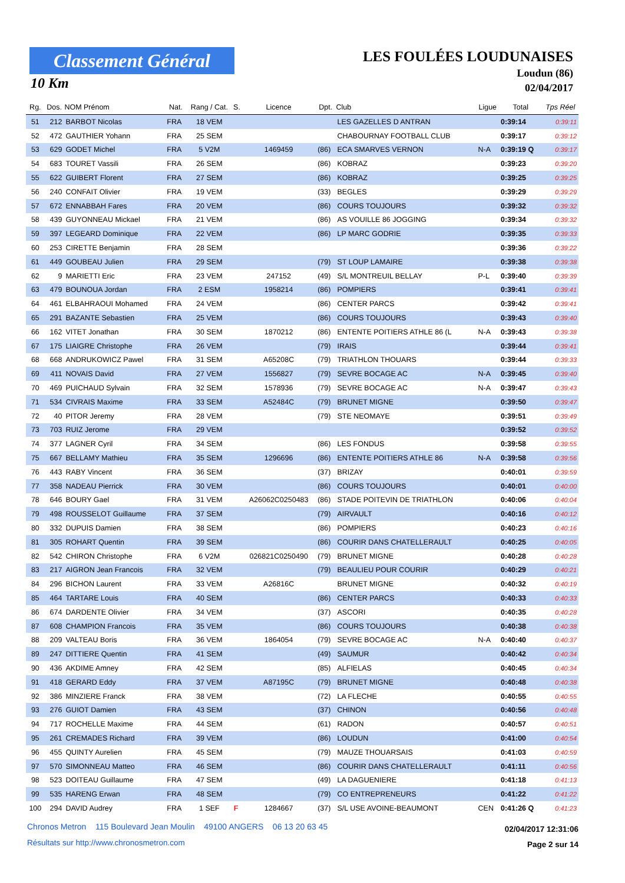Classement Général
10 Km
LES FOULÉES LOUDUNAISES
Loudun (86)
02/04/2017
| Rg. | Dos. | NOM Prénom | Nat. | Rang / Cat. | S. | Licence | Dpt. | Club | Ligue | Total | Tps Réel |
| --- | --- | --- | --- | --- | --- | --- | --- | --- | --- | --- | --- |
| 51 | 212 | BARBOT Nicolas | FRA | 18 VEM | | | | LES GAZELLES D ANTRAN | | 0:39:14 | 0:39:11 |
| 52 | 472 | GAUTHIER Yohann | FRA | 25 SEM | | | | CHABOURNAY FOOTBALL CLUB | | 0:39:17 | 0:39:12 |
| 53 | 629 | GODET Michel | FRA | 5 V2M | | 1469459 | (86) | ECA SMARVES VERNON | N-A | 0:39:19 Q | 0:39:17 |
| 54 | 683 | TOURET Vassili | FRA | 26 SEM | | | (86) | KOBRAZ | | 0:39:23 | 0:39:20 |
| 55 | 622 | GUIBERT Florent | FRA | 27 SEM | | | (86) | KOBRAZ | | 0:39:25 | 0:39:25 |
| 56 | 240 | CONFAIT Olivier | FRA | 19 VEM | | | (33) | BEGLES | | 0:39:29 | 0:39:29 |
| 57 | 672 | ENNABBAH Fares | FRA | 20 VEM | | | (86) | COURS TOUJOURS | | 0:39:32 | 0:39:32 |
| 58 | 439 | GUYONNEAU Mickael | FRA | 21 VEM | | | (86) | AS VOUILLE 86 JOGGING | | 0:39:34 | 0:39:32 |
| 59 | 397 | LEGEARD Dominique | FRA | 22 VEM | | | (86) | LP MARC GODRIE | | 0:39:35 | 0:39:33 |
| 60 | 253 | CIRETTE Benjamin | FRA | 28 SEM | | | | | | 0:39:36 | 0:39:22 |
| 61 | 449 | GOUBEAU Julien | FRA | 29 SEM | | | (79) | ST LOUP LAMAIRE | | 0:39:38 | 0:39:38 |
| 62 | 9 | MARIETTI Eric | FRA | 23 VEM | | 247152 | (49) | S/L MONTREUIL BELLAY | P-L | 0:39:40 | 0:39:39 |
| 63 | 479 | BOUNOUA Jordan | FRA | 2 ESM | | 1958214 | (86) | POMPIERS | | 0:39:41 | 0:39:41 |
| 64 | 461 | ELBAHRAOUI Mohamed | FRA | 24 VEM | | | (86) | CENTER PARCS | | 0:39:42 | 0:39:41 |
| 65 | 291 | BAZANTE Sebastien | FRA | 25 VEM | | | (86) | COURS TOUJOURS | | 0:39:43 | 0:39:40 |
| 66 | 162 | VITET Jonathan | FRA | 30 SEM | | 1870212 | (86) | ENTENTE POITIERS ATHLE 86 (L | N-A | 0:39:43 | 0:39:38 |
| 67 | 175 | LIAIGRE Christophe | FRA | 26 VEM | | | (79) | IRAIS | | 0:39:44 | 0:39:41 |
| 68 | 668 | ANDRUKOWICZ Pawel | FRA | 31 SEM | | A65208C | (79) | TRIATHLON THOUARS | | 0:39:44 | 0:39:33 |
| 69 | 411 | NOVAIS David | FRA | 27 VEM | | 1556827 | (79) | SEVRE BOCAGE AC | N-A | 0:39:45 | 0:39:40 |
| 70 | 469 | PUICHAUD Sylvain | FRA | 32 SEM | | 1578936 | (79) | SEVRE BOCAGE AC | N-A | 0:39:47 | 0:39:43 |
| 71 | 534 | CIVRAIS Maxime | FRA | 33 SEM | | A52484C | (79) | BRUNET MIGNE | | 0:39:50 | 0:39:47 |
| 72 | 40 | PITOR Jeremy | FRA | 28 VEM | | | (79) | STE NEOMAYE | | 0:39:51 | 0:39:49 |
| 73 | 703 | RUIZ Jerome | FRA | 29 VEM | | | | | | 0:39:52 | 0:39:52 |
| 74 | 377 | LAGNER Cyril | FRA | 34 SEM | | | (86) | LES FONDUS | | 0:39:58 | 0:39:55 |
| 75 | 667 | BELLAMY Mathieu | FRA | 35 SEM | | 1296696 | (86) | ENTENTE POITIERS ATHLE 86 | N-A | 0:39:58 | 0:39:56 |
| 76 | 443 | RABY Vincent | FRA | 36 SEM | | | (37) | BRIZAY | | 0:40:01 | 0:39:59 |
| 77 | 358 | NADEAU Pierrick | FRA | 30 VEM | | | (86) | COURS TOUJOURS | | 0:40:01 | 0:40:00 |
| 78 | 646 | BOURY Gael | FRA | 31 VEM | | A26062C0250483 | (86) | STADE POITEVIN DE TRIATHLON | | 0:40:06 | 0:40:04 |
| 79 | 498 | ROUSSELOT Guillaume | FRA | 37 SEM | | | (79) | AIRVAULT | | 0:40:16 | 0:40:12 |
| 80 | 332 | DUPUIS Damien | FRA | 38 SEM | | | (86) | POMPIERS | | 0:40:23 | 0:40:16 |
| 81 | 305 | ROHART Quentin | FRA | 39 SEM | | | (86) | COURIR DANS CHATELLERAULT | | 0:40:25 | 0:40:05 |
| 82 | 542 | CHIRON Christophe | FRA | 6 V2M | | 026821C0250490 | (79) | BRUNET MIGNE | | 0:40:28 | 0:40:28 |
| 83 | 217 | AIGRON Jean Francois | FRA | 32 VEM | | | (79) | BEAULIEU POUR COURIR | | 0:40:29 | 0:40:21 |
| 84 | 296 | BICHON Laurent | FRA | 33 VEM | | A26816C | | BRUNET MIGNE | | 0:40:32 | 0:40:19 |
| 85 | 464 | TARTARE Louis | FRA | 40 SEM | | | (86) | CENTER PARCS | | 0:40:33 | 0:40:33 |
| 86 | 674 | DARDENTE Olivier | FRA | 34 VEM | | | (37) | ASCORI | | 0:40:35 | 0:40:28 |
| 87 | 608 | CHAMPION Francois | FRA | 35 VEM | | | (86) | COURS TOUJOURS | | 0:40:38 | 0:40:38 |
| 88 | 209 | VALTEAU Boris | FRA | 36 VEM | | 1864054 | (79) | SEVRE BOCAGE AC | N-A | 0:40:40 | 0:40:37 |
| 89 | 247 | DITTIERE Quentin | FRA | 41 SEM | | | (49) | SAUMUR | | 0:40:42 | 0:40:34 |
| 90 | 436 | AKDIME Amney | FRA | 42 SEM | | | (85) | ALFIELAS | | 0:40:45 | 0:40:34 |
| 91 | 418 | GERARD Eddy | FRA | 37 VEM | | A87195C | (79) | BRUNET MIGNE | | 0:40:48 | 0:40:38 |
| 92 | 386 | MINZIERE Franck | FRA | 38 VEM | | | (72) | LA FLECHE | | 0:40:55 | 0:40:55 |
| 93 | 276 | GUIOT Damien | FRA | 43 SEM | | | (37) | CHINON | | 0:40:56 | 0:40:48 |
| 94 | 717 | ROCHELLE Maxime | FRA | 44 SEM | | | (61) | RADON | | 0:40:57 | 0:40:51 |
| 95 | 261 | CREMADES Richard | FRA | 39 VEM | | | (86) | LOUDUN | | 0:41:00 | 0:40:54 |
| 96 | 455 | QUINTY Aurelien | FRA | 45 SEM | | | (79) | MAUZE THOUARSAIS | | 0:41:03 | 0:40:59 |
| 97 | 570 | SIMONNEAU Matteo | FRA | 46 SEM | | | (86) | COURIR DANS CHATELLERAULT | | 0:41:11 | 0:40:56 |
| 98 | 523 | DOITEAU Guillaume | FRA | 47 SEM | | | (49) | LA DAGUENIERE | | 0:41:18 | 0:41:13 |
| 99 | 535 | HARENG Erwan | FRA | 48 SEM | | | (79) | CO ENTREPRENEURS | | 0:41:22 | 0:41:22 |
| 100 | 294 | DAVID Audrey | FRA | 1 SEF | F | 1284667 | (37) | S/L USE AVOINE-BEAUMONT | CEN | 0:41:26 Q | 0:41:23 |
Chronos Metron 115 Boulevard Jean Moulin 49100 ANGERS 06 13 20 63 45
Résultats sur http://www.chronosmetron.com
02/04/2017 12:31:06
Page 2 sur 14